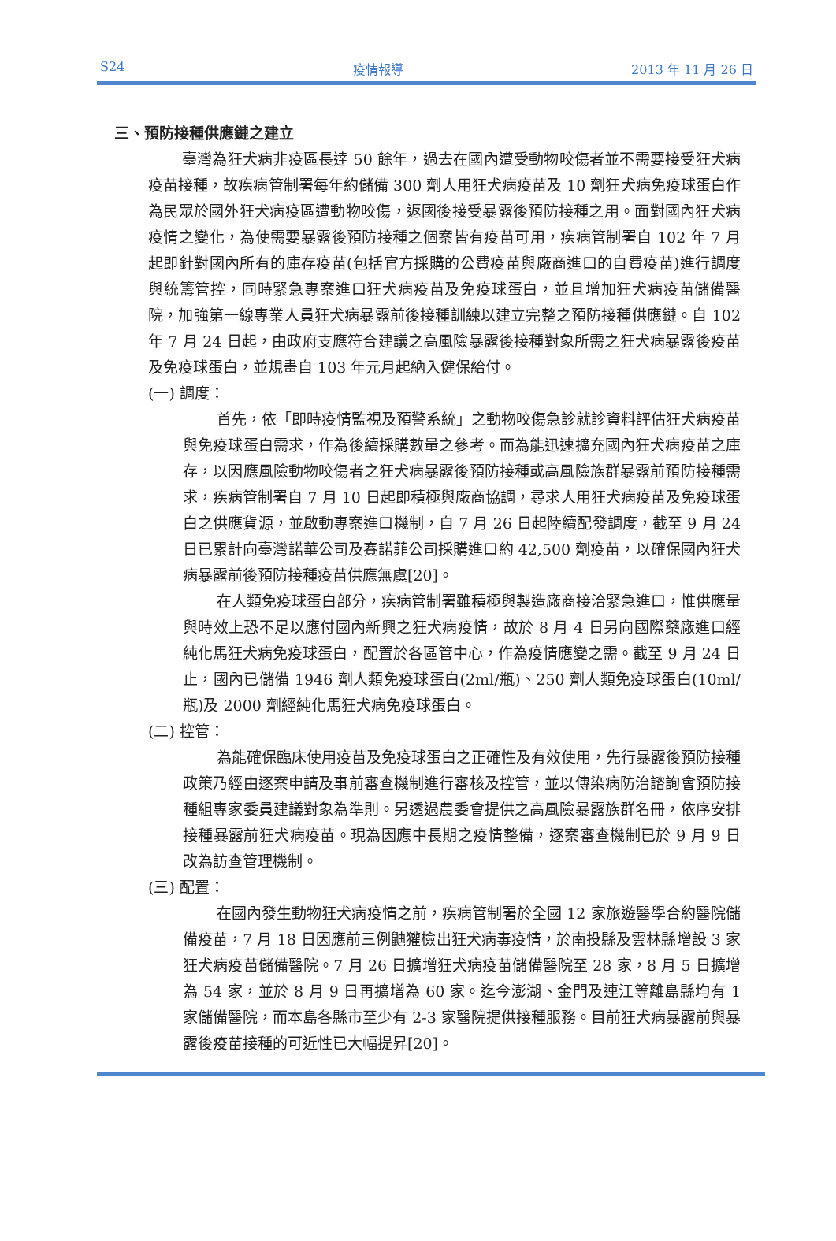S24 疫情報導 2013 年 11 月 26 日
三、預防接種供應鏈之建立
臺灣為狂犬病非疫區長達 50 餘年，過去在國內遭受動物咬傷者並不需要接受狂犬病疫苗接種，故疾病管制署每年約儲備 300 劑人用狂犬病疫苗及 10 劑狂犬病免疫球蛋白作為民眾於國外狂犬病疫區遭動物咬傷，返國後接受暴露後預防接種之用。面對國內狂犬病疫情之變化，為使需要暴露後預防接種之個案皆有疫苗可用，疾病管制署自 102 年 7 月起即針對國內所有的庫存疫苗(包括官方採購的公費疫苗與廠商進口的自費疫苗)進行調度與統籌管控，同時緊急專案進口狂犬病疫苗及免疫球蛋白，並且增加狂犬病疫苗儲備醫院，加強第一線專業人員狂犬病暴露前後接種訓練以建立完整之預防接種供應鏈。自 102 年 7 月 24 日起，由政府支應符合建議之高風險暴露後接種對象所需之狂犬病暴露後疫苗及免疫球蛋白，並規畫自 103 年元月起納入健保給付。
(一) 調度：
首先，依「即時疫情監視及預警系統」之動物咬傷急診就診資料評估狂犬病疫苗與免疫球蛋白需求，作為後續採購數量之參考。而為能迅速擴充國內狂犬病疫苗之庫存，以因應風險動物咬傷者之狂犬病暴露後預防接種或高風險族群暴露前預防接種需求，疾病管制署自 7 月 10 日起即積極與廠商協調，尋求人用狂犬病疫苗及免疫球蛋白之供應貨源，並啟動專案進口機制，自 7 月 26 日起陸續配發調度，截至 9 月 24 日已累計向臺灣諾華公司及賽諾菲公司採購進口約 42,500 劑疫苗，以確保國內狂犬病暴露前後預防接種疫苗供應無虞[20]。
在人類免疫球蛋白部分，疾病管制署雖積極與製造廠商接洽緊急進口，惟供應量與時效上恐不足以應付國內新興之狂犬病疫情，故於 8 月 4 日另向國際藥廠進口經純化馬狂犬病免疫球蛋白，配置於各區管中心，作為疫情應變之需。截至 9 月 24 日止，國內已儲備 1946 劑人類免疫球蛋白(2ml/瓶)、250 劑人類免疫球蛋白(10ml/瓶)及 2000 劑經純化馬狂犬病免疫球蛋白。
(二) 控管：
為能確保臨床使用疫苗及免疫球蛋白之正確性及有效使用，先行暴露後預防接種政策乃經由逐案申請及事前審查機制進行審核及控管，並以傳染病防治諮詢會預防接種組專家委員建議對象為準則。另透過農委會提供之高風險暴露族群名冊，依序安排接種暴露前狂犬病疫苗。現為因應中長期之疫情整備，逐案審查機制已於 9 月 9 日改為訪查管理機制。
(三) 配置：
在國內發生動物狂犬病疫情之前，疾病管制署於全國 12 家旅遊醫學合約醫院儲備疫苗，7 月 18 日因應前三例鼬獾檢出狂犬病毒疫情，於南投縣及雲林縣增設 3 家狂犬病疫苗儲備醫院。7 月 26 日擴增狂犬病疫苗儲備醫院至 28 家，8 月 5 日擴增為 54 家，並於 8 月 9 日再擴增為 60 家。迄今澎湖、金門及連江等離島縣均有 1 家儲備醫院，而本島各縣市至少有 2-3 家醫院提供接種服務。目前狂犬病暴露前與暴露後疫苗接種的可近性已大幅提昇[20]。